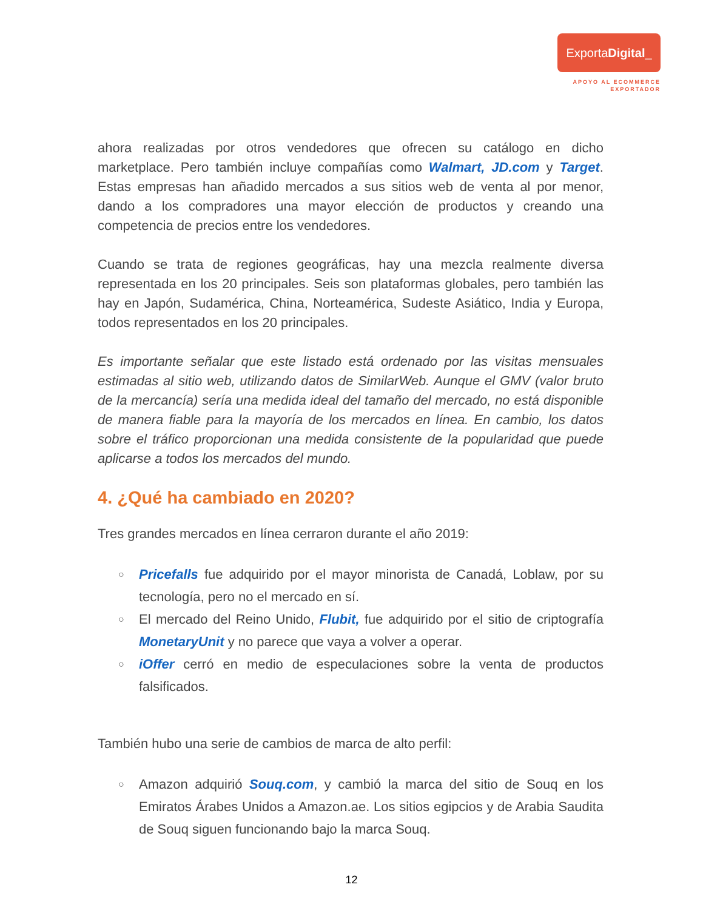ExportaDigital_
APOYO AL ECOMMERCE
EXPORTADOR
ahora realizadas por otros vendedores que ofrecen su catálogo en dicho marketplace. Pero también incluye compañías como Walmart, JD.com y Target. Estas empresas han añadido mercados a sus sitios web de venta al por menor, dando a los compradores una mayor elección de productos y creando una competencia de precios entre los vendedores.
Cuando se trata de regiones geográficas, hay una mezcla realmente diversa representada en los 20 principales. Seis son plataformas globales, pero también las hay en Japón, Sudamérica, China, Norteamérica, Sudeste Asiático, India y Europa, todos representados en los 20 principales.
Es importante señalar que este listado está ordenado por las visitas mensuales estimadas al sitio web, utilizando datos de SimilarWeb. Aunque el GMV (valor bruto de la mercancía) sería una medida ideal del tamaño del mercado, no está disponible de manera fiable para la mayoría de los mercados en línea. En cambio, los datos sobre el tráfico proporcionan una medida consistente de la popularidad que puede aplicarse a todos los mercados del mundo.
4. ¿Qué ha cambiado en 2020?
Tres grandes mercados en línea cerraron durante el año 2019:
○ Pricefalls fue adquirido por el mayor minorista de Canadá, Loblaw, por su tecnología, pero no el mercado en sí.
○ El mercado del Reino Unido, Flubit, fue adquirido por el sitio de criptografía MonetaryUnit y no parece que vaya a volver a operar.
○ iOffer cerró en medio de especulaciones sobre la venta de productos falsificados.
También hubo una serie de cambios de marca de alto perfil:
○ Amazon adquirió Souq.com, y cambió la marca del sitio de Souq en los Emiratos Árabes Unidos a Amazon.ae. Los sitios egipcios y de Arabia Saudita de Souq siguen funcionando bajo la marca Souq.
12